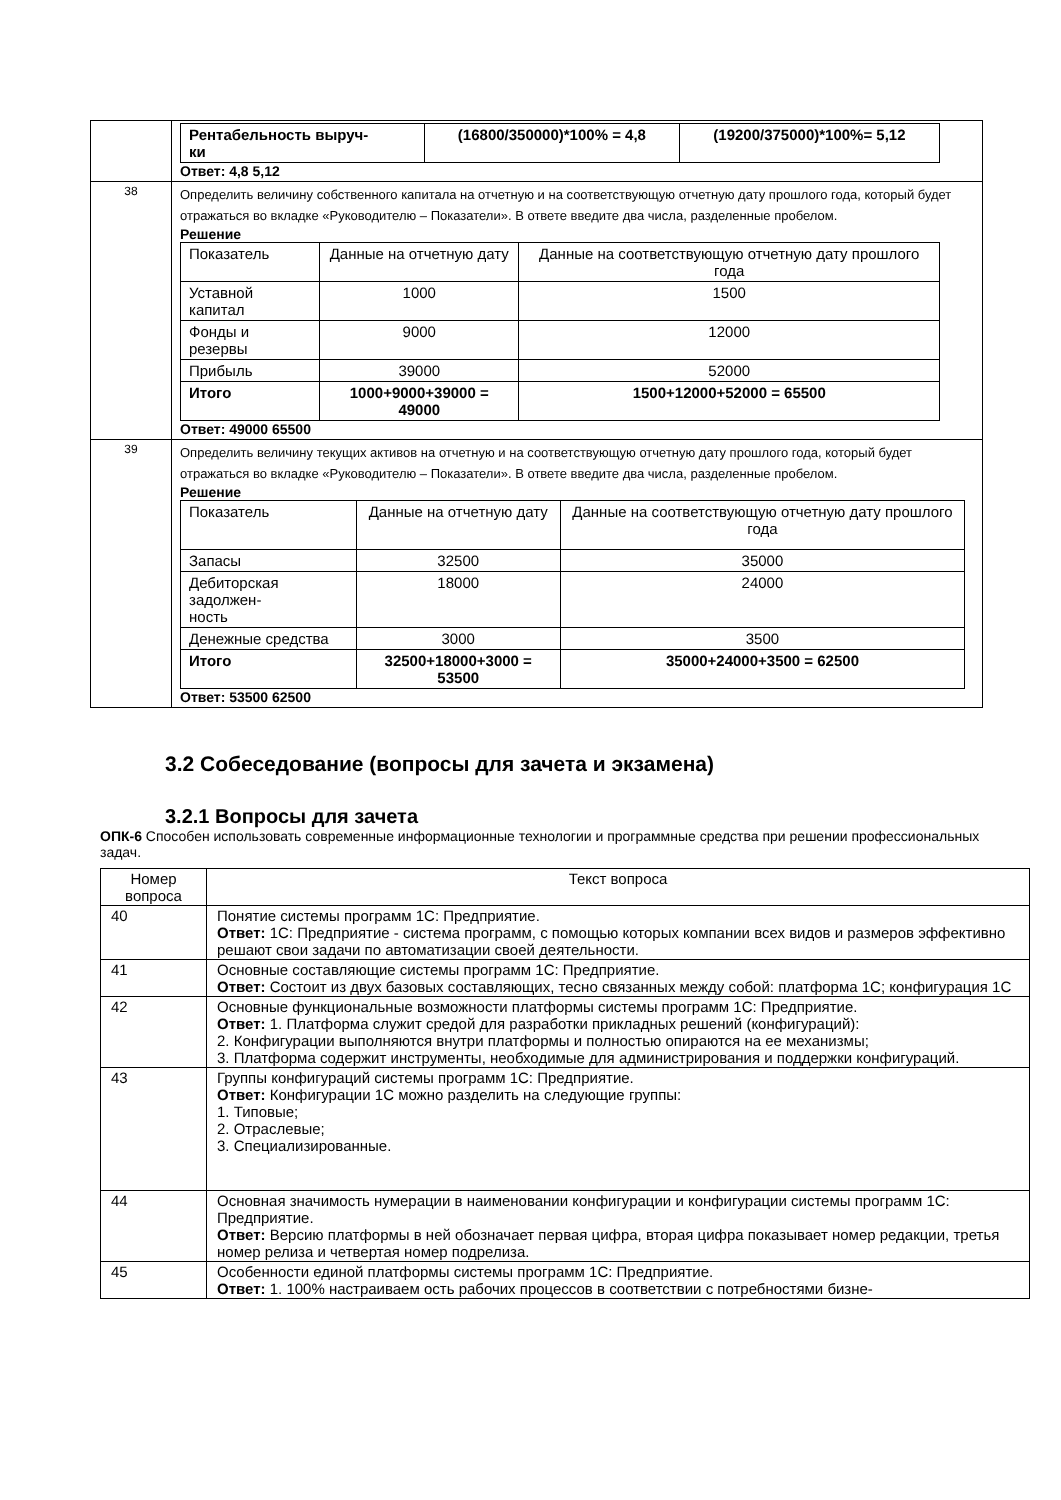| | / Рентабельность выруч- ки / (16800/350000)*100% = 4,8 / (19200/375000)*100%= 5,12 / Ответ: 4,8 5,12 |
| 38 | Определить величину собственного капитала на отчетную и на соответствующую отчетную дату прошлого года, который будет отражаться во вкладке «Руководителю – Показатели». В ответе введите два числа, разделенные пробелом. Решение / Показатель / Данные на отчетную дату / Данные на соответствующую отчетную дату прошлого года / / Уставной капитал / 1000 / 1500 / / Фонды и резервы / 9000 / 12000 / / Прибыль / 39000 / 52000 / / Итого / 1000+9000+39000 = 49000 / 1500+12000+52000 = 65500 / Ответ: 49000 65500 |
| 39 | Определить величину текущих активов на отчетную и на соответствующую отчетную дату прошлого года, который будет отражаться во вкладке «Руководителю – Показатели». В ответе введите два числа, разделенные пробелом. Решение / Показатель / Данные на отчетную дату / Данные на соответствующую отчетную дату прошлого года / / Запасы / 32500 / 35000 / / Дебиторская задолжен- ность / 18000 / 24000 / / Денежные средства / 3000 / 3500 / / Итого / 32500+18000+3000 = 53500 / 35000+24000+3500 = 62500 / Ответ: 53500 62500 |
3.2 Собеседование (вопросы для зачета и экзамена)
3.2.1 Вопросы для зачета
ОПК-6 Способен использовать современные информационные технологии и программные средства при решении профессиональных задач.
| Номер вопроса | Текст вопроса |
| 40 | Понятие системы программ 1С: Предприятие. Ответ: 1С: Предприятие - система программ, с помощью которых компании всех видов и размеров эффективно решают свои задачи по автоматизации своей деятельности. |
| 41 | Основные составляющие системы программ 1С: Предприятие. Ответ: Состоит из двух базовых составляющих, тесно связанных между собой: платформа 1С; конфигурация 1С |
| 42 | Основные функциональные возможности платформы системы программ 1С: Предприятие. Ответ: 1. Платформа служит средой для разработки прикладных решений (конфигураций): 2. Конфигурации выполняются внутри платформы и полностью опираются на ее механизмы; 3. Платформа содержит инструменты, необходимые для администрирования и поддержки конфигураций. |
| 43 | Группы конфигураций системы программ 1С: Предприятие. Ответ: Конфигурации 1С можно разделить на следующие группы: 1. Типовые; 2. Отраслевые; 3. Специализированные. |
| 44 | Основная значимость нумерации в наименовании конфигурации и конфигурации системы программ 1С: Предприятие. Ответ: Версию платформы в ней обозначает первая цифра, вторая цифра показывает номер редакции, третья номер релиза и четвертая номер подрелиза. |
| 45 | Особенности единой платформы системы программ 1С: Предприятие. Ответ: 1. 100% настраиваем ость рабочих процессов в соответствии с потребностями бизне- |